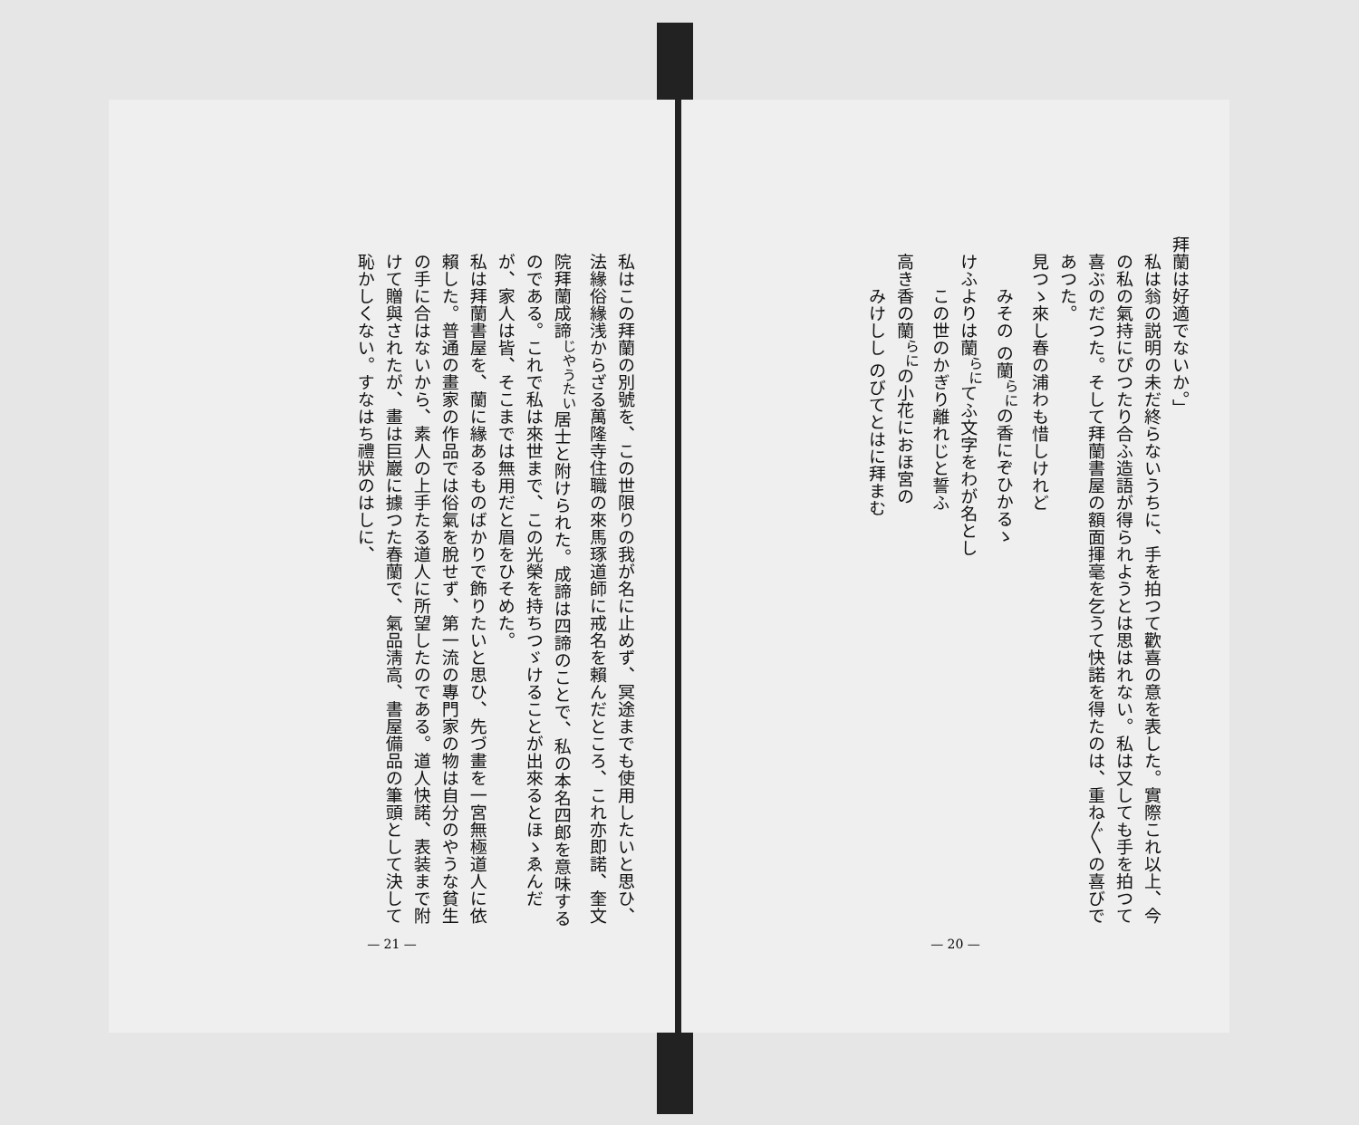拜蘭は好適でないか。」
私は翁の説明の未だ終らないうちに、手を拍つて歡喜の意を表した。實際これ以上、今の私の氣持にぴつたり合ふ造語が得られようとは思はれない。私は又しても手を拍つて喜ぶのだつた。そして拜蘭書屋の額面揮毫を乞うて快諾を得たのは、重ね〴〵の喜びであつた。
見つゝ來し春の浦わも惜しけれど
みその の蘭<sup>らに</sup>の香にぞひかるゝ
けふよりは蘭<sup>らに</sup>てふ文字をわが名とし
この世のかぎり離れじと誓ふ
高き香の蘭<sup>らに</sup>の小花におほ宮の
みけしし のびてとはに拜まむ
— 20 —
私はこの拜蘭の別號を、この世限りの我が名に止めず、冥途までも使用したいと思ひ、法緣俗緣浅からざる萬隆寺住職の來馬琢道師に戒名を賴んだところ、これ亦即諾、奎文院拜蘭成諦<sup>じやうたい</sup>居士と附けられた。成諦は四諦のことで、私の本名四郎を意味するのである。これで私は來世まで、この光榮を持ちつゞけることが出來るとほゝゑんだが、家人は皆、そこまでは無用だと眉をひそめた。
私は拜蘭書屋を、蘭に緣あるものばかりで飾りたいと思ひ、先づ畫を一宮無極道人に依賴した。普通の畫家の作品では俗氣を脫せず、第一流の專門家の物は自分のやうな貧生の手に合はないから、素人の上手たる道人に所望したのである。道人快諾、表装まで附けて贈與されたが、畫は巨巖に據つた春蘭で、氣品淸高、書屋備品の筆頭として決して恥かしくない。すなはち禮狀のはしに、
— 21 —